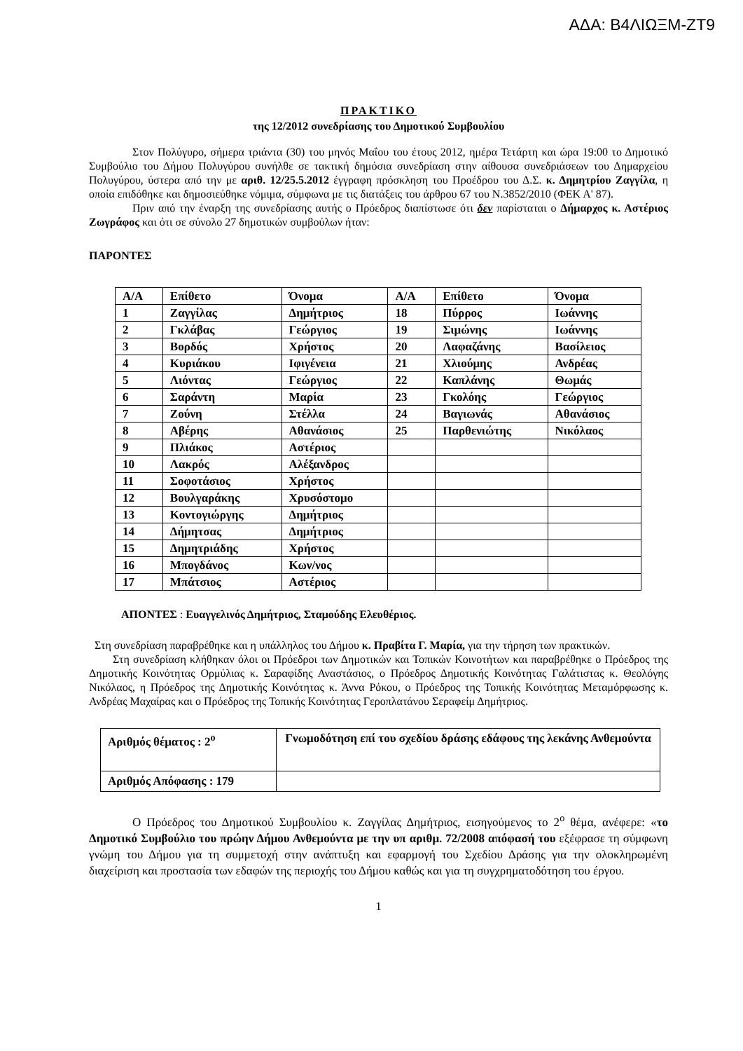ΑΔΑ: Β4ΛΙΩΞΜ-ΖΤ9
ΠΡΑΚΤΙΚΟ
της 12/2012 συνεδρίασης του Δημοτικού Συμβουλίου
Στον Πολύγυρο, σήμερα τριάντα (30) του μηνός Μαΐου του έτους 2012, ημέρα Τετάρτη και ώρα 19:00 το Δημοτικό Συμβούλιο του Δήμου Πολυγύρου συνήλθε σε τακτική δημόσια συνεδρίαση στην αίθουσα συνεδριάσεων του Δημαρχείου Πολυγύρου, ύστερα από την με αριθ. 12/25.5.2012 έγγραφη πρόσκληση του Προέδρου του Δ.Σ. κ. Δημητρίου Ζαγγίλα, η οποία επιδόθηκε και δημοσιεύθηκε νόμιμα, σύμφωνα με τις διατάξεις του άρθρου 67 του Ν.3852/2010 (ΦΕΚ Α' 87).
Πριν από την έναρξη της συνεδρίασης αυτής ο Πρόεδρος διαπίστωσε ότι δεν παρίσταται ο Δήμαρχος κ. Αστέριος Ζωγράφος και ότι σε σύνολο 27 δημοτικών συμβούλων ήταν:
ΠΑΡΟΝΤΕΣ
| Α/Α | Επίθετο | Όνομα | Α/Α | Επίθετο | Όνομα |
| 1 | Ζαγγίλας | Δημήτριος | 18 | Πύρρος | Ιωάννης |
| 2 | Γκλάβας | Γεώργιος | 19 | Σιμώνης | Ιωάννης |
| 3 | Βορδός | Χρήστος | 20 | Λαφαζάνης | Βασίλειος |
| 4 | Κυριάκου | Ιφιγένεια | 21 | Χλιούμης | Ανδρέας |
| 5 | Λιόντας | Γεώργιος | 22 | Καπλάνης | Θωμάς |
| 6 | Σαράντη | Μαρία | 23 | Γκολόης | Γεώργιος |
| 7 | Ζούνη | Στέλλα | 24 | Βαγιωνάς | Αθανάσιος |
| 8 | Αβέρης | Αθανάσιος | 25 | Παρθενιώτης | Νικόλαος |
| 9 | Πλιάκος | Αστέριος | | | |
| 10 | Λακρός | Αλέξανδρος | | | |
| 11 | Σοφοτάσιος | Χρήστος | | | |
| 12 | Βουλγαράκης | Χρυσόστομο | | | |
| 13 | Κοντογιώργης | Δημήτριος | | | |
| 14 | Δήμητσας | Δημήτριος | | | |
| 15 | Δημητριάδης | Χρήστος | | | |
| 16 | Μπογδάνος | Κων/νος | | | |
| 17 | Μπάτσιος | Αστέριος | | | |
ΑΠΟΝΤΕΣ : Ευαγγελινός Δημήτριος, Σταμούδης Ελευθέριος.
Στη συνεδρίαση παραβρέθηκε και η υπάλληλος του Δήμου κ. Πραβίτα Γ. Μαρία, για την τήρηση των πρακτικών.
Στη συνεδρίαση κλήθηκαν όλοι οι Πρόεδροι των Δημοτικών και Τοπικών Κοινοτήτων και παραβρέθηκε ο Πρόεδρος της Δημοτικής Κοινότητας Ορμύλιας κ. Σαραφίδης Αναστάσιος, ο Πρόεδρος Δημοτικής Κοινότητας Γαλάτιστας κ. Θεολόγης Νικόλαος, η Πρόεδρος της Δημοτικής Κοινότητας κ. Άννα Ρόκου, ο Πρόεδρος της Τοπικής Κοινότητας Μεταμόρφωσης κ. Ανδρέας Μαχαίρας και ο Πρόεδρος της Τοπικής Κοινότητας Γεροπλατάνου Σεραφείμ Δημήτριος.
| Αριθμός θέματος : 2<sup>ο</sup> | Γνωμοδότηση επί του σχεδίου δράσης εδάφους της λεκάνης Ανθεμούντα |
| Αριθμός Απόφασης : 179 | |
Ο Πρόεδρος του Δημοτικού Συμβουλίου κ. Ζαγγίλας Δημήτριος, εισηγούμενος το 2<sup>ο</sup> θέμα, ανέφερε: «το Δημοτικό Συμβούλιο του πρώην Δήμου Ανθεμούντα με την υπ αριθμ. 72/2008 απόφασή του εξέφρασε τη σύμφωνη γνώμη του Δήμου για τη συμμετοχή στην ανάπτυξη και εφαρμογή του Σχεδίου Δράσης για την ολοκληρωμένη διαχείριση και προστασία των εδαφών της περιοχής του Δήμου καθώς και για τη συγχρηματοδότηση του έργου.
1